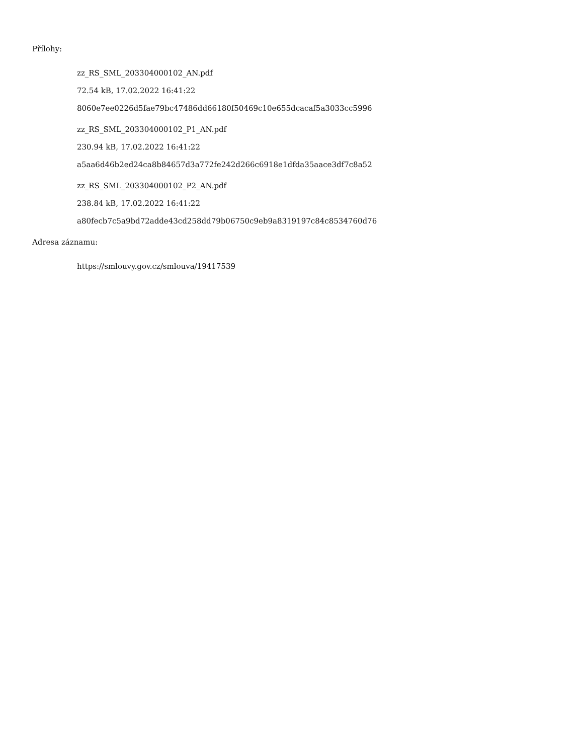Přílohy:
zz_RS_SML_203304000102_AN.pdf
72.54 kB, 17.02.2022 16:41:22
8060e7ee0226d5fae79bc47486dd66180f50469c10e655dcacaf5a3033cc5996
zz_RS_SML_203304000102_P1_AN.pdf
230.94 kB, 17.02.2022 16:41:22
a5aa6d46b2ed24ca8b84657d3a772fe242d266c6918e1dfda35aace3df7c8a52
zz_RS_SML_203304000102_P2_AN.pdf
238.84 kB, 17.02.2022 16:41:22
a80fecb7c5a9bd72adde43cd258dd79b06750c9eb9a8319197c84c8534760d76
Adresa záznamu:
https://smlouvy.gov.cz/smlouva/19417539